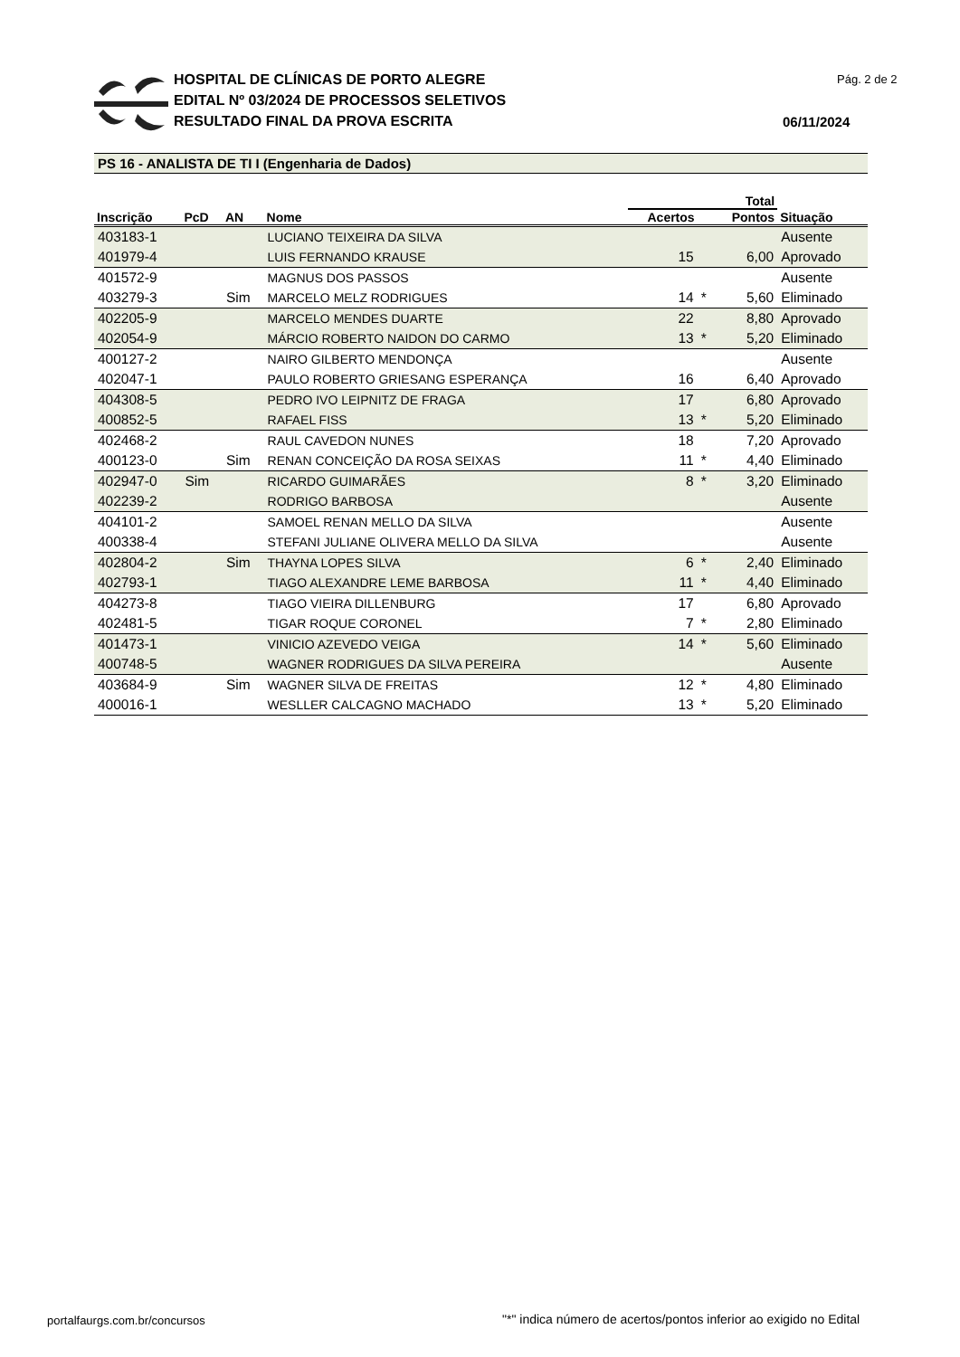HOSPITAL DE CLÍNICAS DE PORTO ALEGRE
EDITAL Nº 03/2024 DE PROCESSOS SELETIVOS
RESULTADO FINAL DA PROVA ESCRITA
Pág. 2 de 2
06/11/2024
PS 16 - ANALISTA DE TI I (Engenharia de Dados)
| | | | | | | Total | |
| --- | --- | --- | --- | --- | --- | --- | --- |
| Inscrição | PcD | AN | Nome | Acertos | | Pontos | Situação |
| 403183-1 | | | LUCIANO TEIXEIRA DA SILVA | | | | Ausente |
| 401979-4 | | | LUIS FERNANDO KRAUSE | 15 | | 6,00 | Aprovado |
| 401572-9 | | | MAGNUS DOS PASSOS | | | | Ausente |
| 403279-3 | | Sim | MARCELO MELZ RODRIGUES | 14 | * | 5,60 | Eliminado |
| 402205-9 | | | MARCELO MENDES DUARTE | 22 | | 8,80 | Aprovado |
| 402054-9 | | | MÁRCIO ROBERTO NAIDON DO CARMO | 13 | * | 5,20 | Eliminado |
| 400127-2 | | | NAIRO GILBERTO MENDONÇA | | | | Ausente |
| 402047-1 | | | PAULO ROBERTO GRIESANG ESPERANÇA | 16 | | 6,40 | Aprovado |
| 404308-5 | | | PEDRO IVO LEIPNITZ DE FRAGA | 17 | | 6,80 | Aprovado |
| 400852-5 | | | RAFAEL FISS | 13 | * | 5,20 | Eliminado |
| 402468-2 | | | RAUL CAVEDON NUNES | 18 | | 7,20 | Aprovado |
| 400123-0 | | Sim | RENAN CONCEIÇÃO DA ROSA SEIXAS | 11 | * | 4,40 | Eliminado |
| 402947-0 | Sim | | RICARDO GUIMARÃES | 8 | * | 3,20 | Eliminado |
| 402239-2 | | | RODRIGO BARBOSA | | | | Ausente |
| 404101-2 | | | SAMOEL RENAN MELLO DA SILVA | | | | Ausente |
| 400338-4 | | | STEFANI JULIANE OLIVERA MELLO DA SILVA | | | | Ausente |
| 402804-2 | | Sim | THAYNA LOPES SILVA | 6 | * | 2,40 | Eliminado |
| 402793-1 | | | TIAGO ALEXANDRE LEME BARBOSA | 11 | * | 4,40 | Eliminado |
| 404273-8 | | | TIAGO VIEIRA DILLENBURG | 17 | | 6,80 | Aprovado |
| 402481-5 | | | TIGAR ROQUE CORONEL | 7 | * | 2,80 | Eliminado |
| 401473-1 | | | VINICIO AZEVEDO VEIGA | 14 | * | 5,60 | Eliminado |
| 400748-5 | | | WAGNER RODRIGUES DA SILVA PEREIRA | | | | Ausente |
| 403684-9 | | Sim | WAGNER SILVA DE FREITAS | 12 | * | 4,80 | Eliminado |
| 400016-1 | | | WESLLER CALCAGNO MACHADO | 13 | * | 5,20 | Eliminado |
portalfaurgs.com.br/concursos
"*" indica número de acertos/pontos inferior ao exigido no Edital